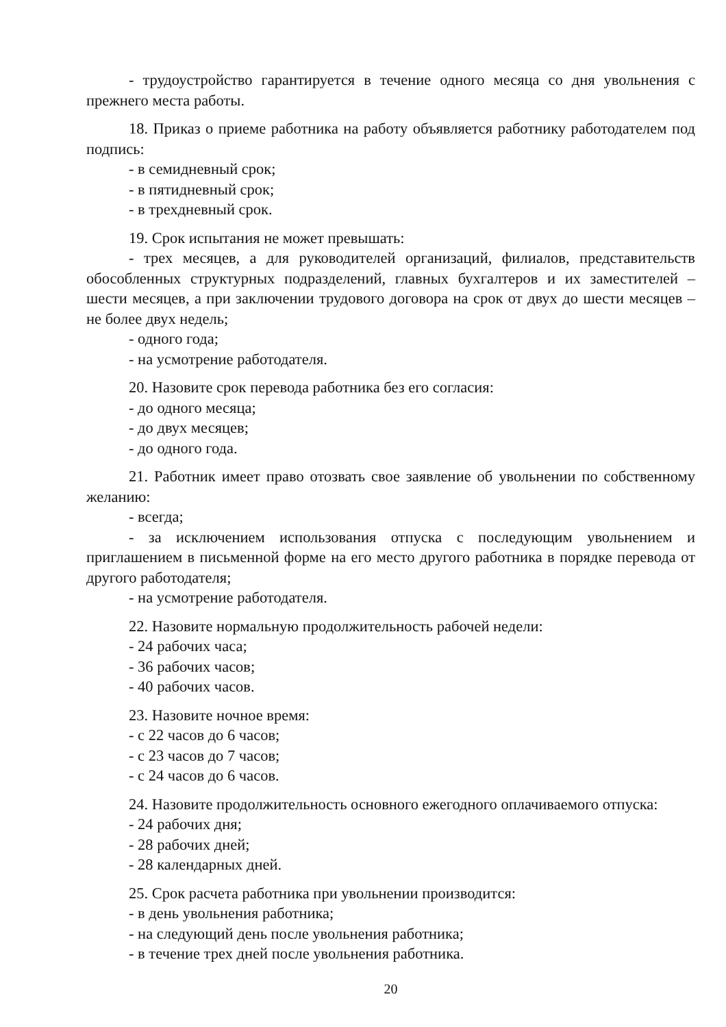- трудоустройство гарантируется в течение одного месяца со дня увольнения с прежнего места работы.
18. Приказ о приеме работника на работу объявляется работнику работодателем под подпись:
- в семидневный срок;
- в пятидневный срок;
- в трехдневный срок.
19. Срок испытания не может превышать:
- трех месяцев, а для руководителей организаций, филиалов, представительств обособленных структурных подразделений, главных бухгалтеров и их заместителей – шести месяцев, а при заключении трудового договора на срок от двух до шести месяцев – не более двух недель;
- одного года;
- на усмотрение работодателя.
20. Назовите срок перевода работника без его согласия:
- до одного месяца;
- до двух месяцев;
- до одного года.
21. Работник имеет право отозвать свое заявление об увольнении по собственному желанию:
- всегда;
- за исключением использования отпуска с последующим увольнением и приглашением в письменной форме на его место другого работника в порядке перевода от другого работодателя;
- на усмотрение работодателя.
22. Назовите нормальную продолжительность рабочей недели:
- 24 рабочих часа;
- 36 рабочих часов;
- 40 рабочих часов.
23. Назовите ночное время:
- с 22 часов до 6 часов;
- с 23 часов до 7 часов;
- с 24 часов до 6 часов.
24. Назовите продолжительность основного ежегодного оплачиваемого отпуска:
- 24 рабочих дня;
- 28 рабочих дней;
- 28 календарных дней.
25. Срок расчета работника при увольнении производится:
- в день увольнения работника;
- на следующий день после увольнения работника;
- в течение трех дней после увольнения работника.
20